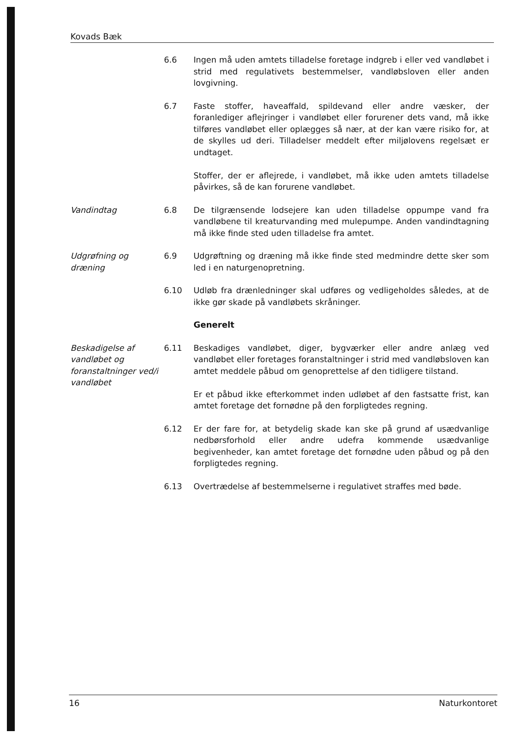Kovads Bæk
6.6 Ingen må uden amtets tilladelse foretage indgreb i eller ved vandløbet i strid med regulativets bestemmelser, vandløbsloven eller anden lovgivning.
6.7 Faste stoffer, haveaffald, spildevand eller andre væsker, der foranlediger aflejringer i vandløbet eller forurener dets vand, må ikke tilføres vandløbet eller oplægges så nær, at der kan være risiko for, at de skylles ud deri. Tilladelser meddelt efter miljølovens regelsæt er undtaget.
Stoffer, der er aflejrede, i vandløbet, må ikke uden amtets tilladelse påvirkes, så de kan forurene vandløbet.
Vandindtag 6.8 De tilgrænsende lodsejere kan uden tilladelse oppumpe vand fra vandløbene til kreaturvanding med mulepumpe. Anden vandindtagning må ikke finde sted uden tilladelse fra amtet.
Udgrøfning og dræning
6.9 Udgrøftning og dræning må ikke finde sted medmindre dette sker som led i en naturgenopretning.
6.10 Udløb fra drænledninger skal udføres og vedligeholdes således, at de ikke gør skade på vandløbets skråninger.
Generelt
Beskadigelse af vandløbet og foranstaltninger ved/i vandløbet
6.11 Beskadiges vandløbet, diger, bygværker eller andre anlæg ved vandløbet eller foretages foranstaltninger i strid med vandløbsloven kan amtet meddele påbud om genoprettelse af den tidligere tilstand.
Er et påbud ikke efterkommet inden udløbet af den fastsatte frist, kan amtet foretage det fornødne på den forpligtedes regning.
6.12 Er der fare for, at betydelig skade kan ske på grund af usædvanlige nedbørsforhold eller andre udefra kommende usædvanlige begivenheder, kan amtet foretage det fornødne uden påbud og på den forpligtedes regning.
6.13 Overtrædelse af bestemmelserne i regulativet straffes med bøde.
16 Naturkontoret